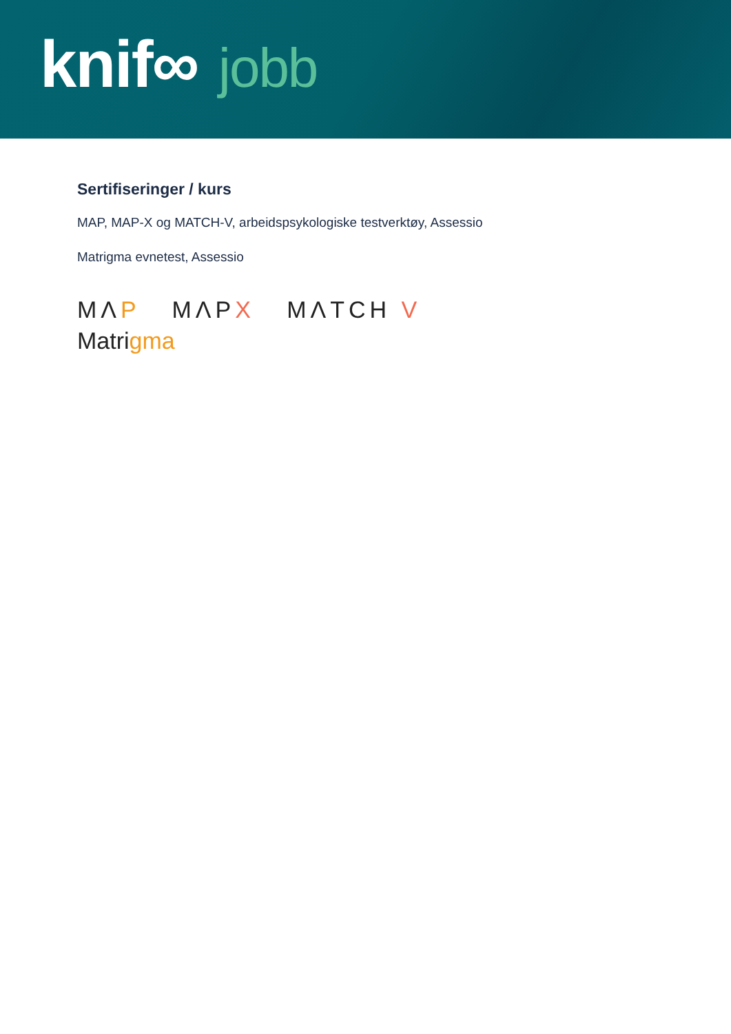knif∞ jobb
Sertifiseringer / kurs
MAP, MAP-X og MATCH-V, arbeidspsykologiske testverktøy, Assessio
Matrigma evnetest, Assessio
MΛP MΛPX MΛTCH V
Matrigma